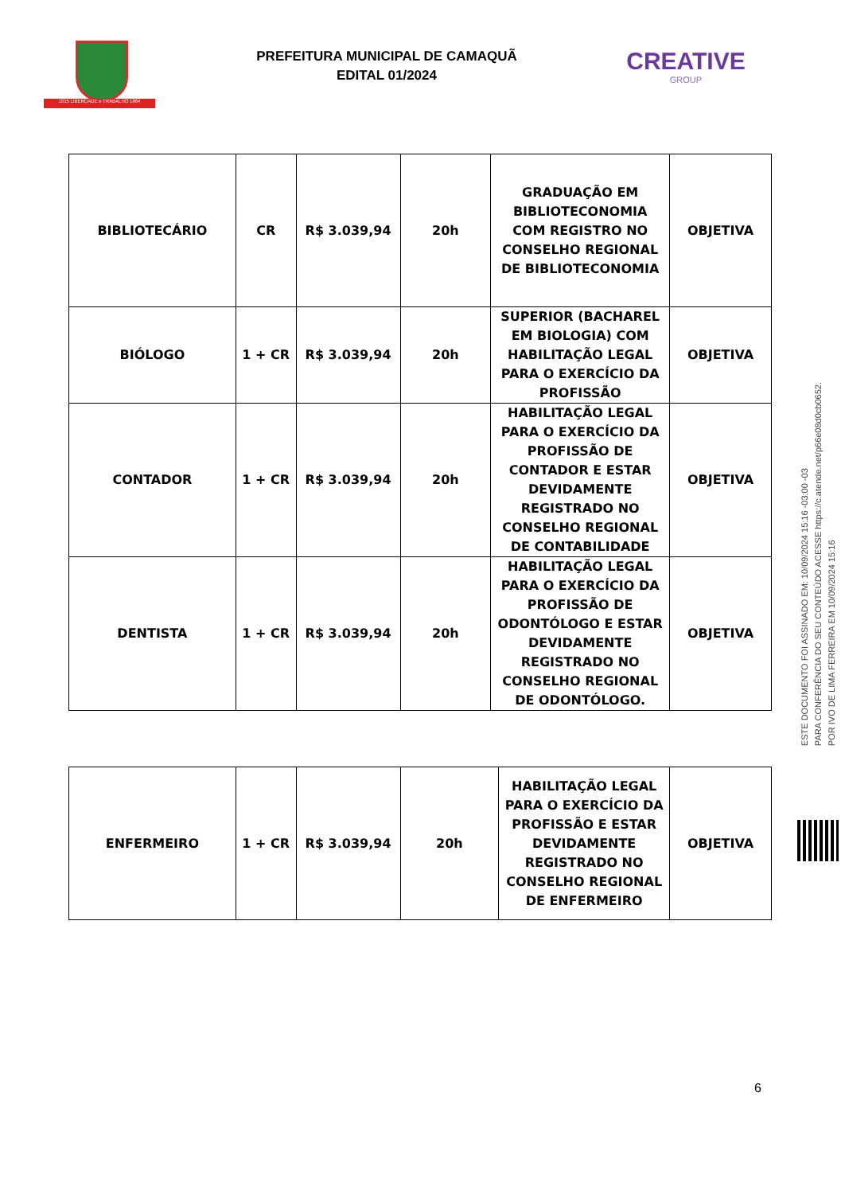1815 LIBERDADE e TRABALHO 1864
PREFEITURA MUNICIPAL DE CAMAQUÃ
EDITAL 01/2024
CREATIVE
GROUP
| BIBLIOTECÁRIO | CR | R$ 3.039,94 | 20h | GRADUAÇÃO EM BIBLIOTECONOMIA COM REGISTRO NO CONSELHO REGIONAL DE BIBLIOTECONOMIA | OBJETIVA |
| BIÓLOGO | 1 + CR | R$ 3.039,94 | 20h | SUPERIOR (BACHAREL EM BIOLOGIA) COM HABILITAÇÃO LEGAL PARA O EXERCÍCIO DA PROFISSÃO | OBJETIVA |
| CONTADOR | 1 + CR | R$ 3.039,94 | 20h | HABILITAÇÃO LEGAL PARA O EXERCÍCIO DA PROFISSÃO DE CONTADOR E ESTAR DEVIDAMENTE REGISTRADO NO CONSELHO REGIONAL DE CONTABILIDADE | OBJETIVA |
| DENTISTA | 1 + CR | R$ 3.039,94 | 20h | HABILITAÇÃO LEGAL PARA O EXERCÍCIO DA PROFISSÃO DE ODONTÓLOGO E ESTAR DEVIDAMENTE REGISTRADO NO CONSELHO REGIONAL DE ODONTÓLOGO. | OBJETIVA |
| ENFERMEIRO | 1 + CR | R$ 3.039,94 | 20h | HABILITAÇÃO LEGAL PARA O EXERCÍCIO DA PROFISSÃO E ESTAR DEVIDAMENTE REGISTRADO NO CONSELHO REGIONAL DE ENFERMEIRO | OBJETIVA |
ESTE DOCUMENTO FOI ASSINADO EM: 10/09/2024 15:16 -03:00 -03
PARA CONFERÊNCIA DO SEU CONTEÚDO ACESSE https://c.atende.net/p66e08d0cb0652.
POR IVO DE LIMA FERREIRA EM 10/09/2024 15:16
6